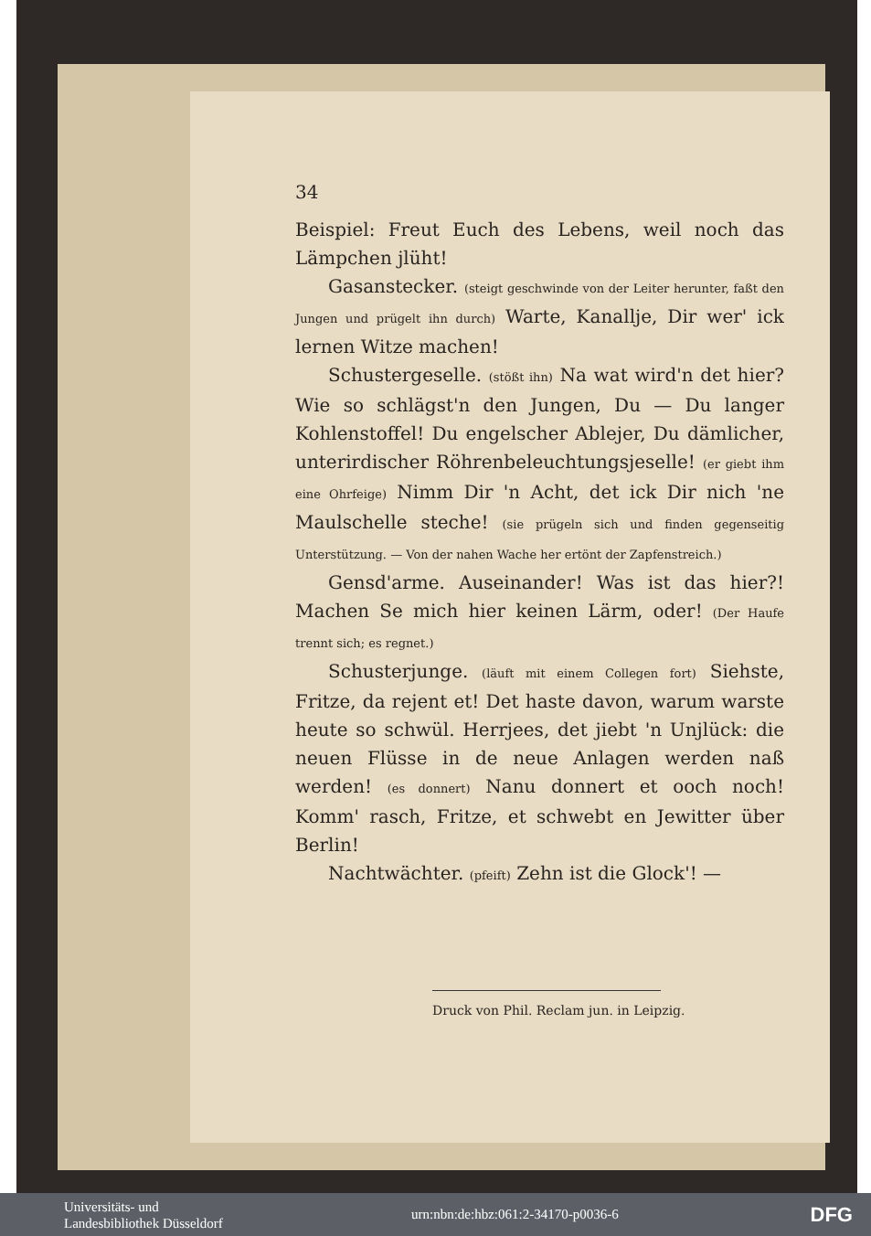34
Beispiel: Freut Euch des Lebens, weil noch das Lämpchen jlüht!
Gasanstecker. (steigt geschwinde von der Leiter herunter, faßt den Jungen und prügelt ihn durch) Warte, Kanallje, Dir wer' ick lernen Witze machen!
Schustergeselle. (stößt ihn) Na wat wird'n det hier? Wie so schlägst'n den Jungen, Du — Du langer Kohlenstoffel! Du engelscher Ablejer, Du dämlicher, unterirdischer Röhrenbeleuchtungsjeselle! (er giebt ihm eine Ohrfeige) Nimm Dir 'n Acht, det ick Dir nich 'ne Maulschelle steche! (sie prügeln sich und finden gegenseitig Unterstützung. — Von der nahen Wache her ertönt der Zapfenstreich.)
Gensd'arme. Auseinander! Was ist das hier?! Machen Se mich hier keinen Lärm, oder! (Der Haufe trennt sich; es regnet.)
Schusterjunge. (läuft mit einem Collegen fort) Siehste, Fritze, da rejent et! Det haste davon, warum warste heute so schwül. Herrjees, det jiebt 'n Unjlück: die neuen Flüsse in de neue Anlagen werden naß werden! (es donnert) Nanu donnert et ooch noch! Komm' rasch, Fritze, et schwebt en Jewitter über Berlin!
Nachtwächter. (pfeift) Zehn ist die Glock'! —
Druck von Phil. Reclam jun. in Leipzig.
Universitäts- und
Landesbibliothek Düsseldorf
urn:nbn:de:hbz:061:2-34170-p0036-6
DFG